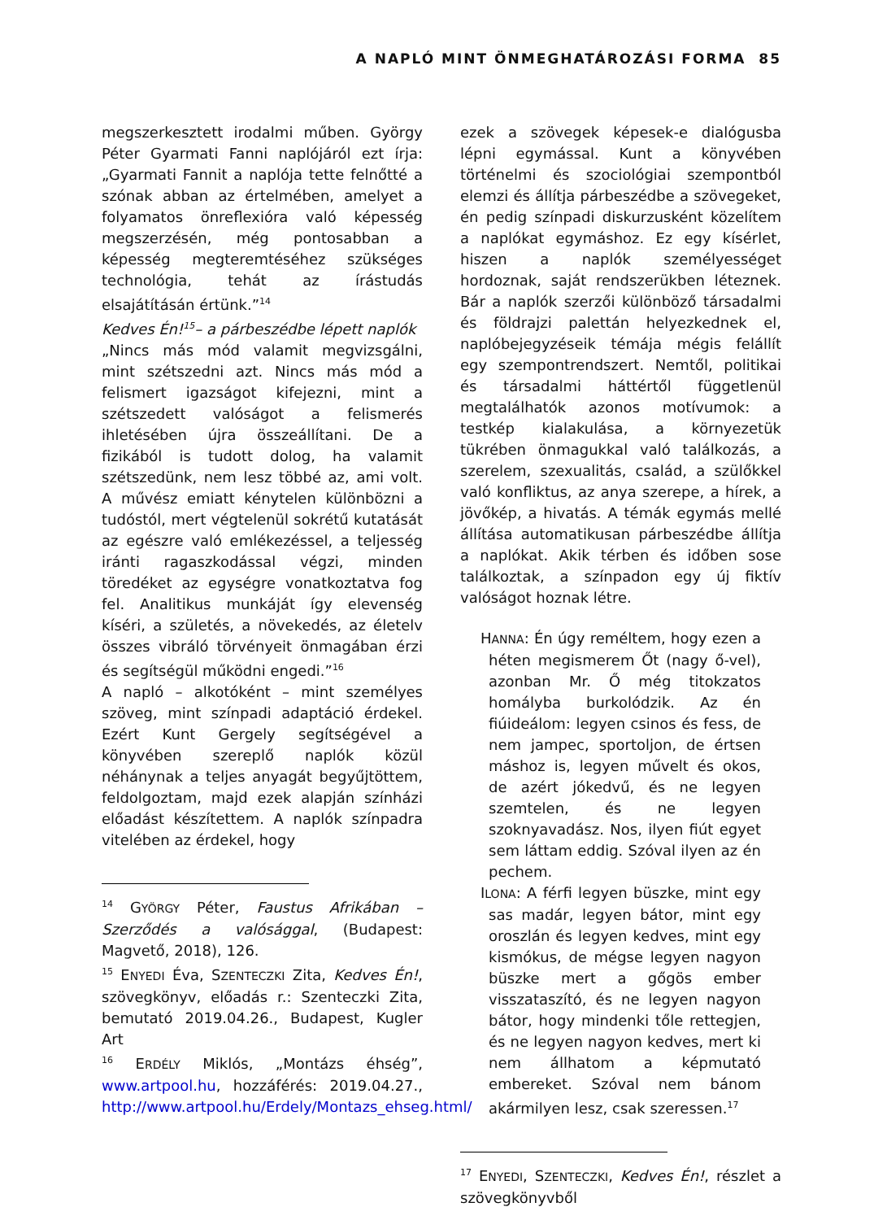A NAPLÓ MINT ÖNMEGHATÁROZÁSI FORMA 85
megszerkesztett irodalmi műben. György Péter Gyarmati Fanni naplójáról ezt írja: „Gyarmati Fannit a naplója tette felnőtté a szónak abban az értelmében, amelyet a folyamatos önreflexióra való képesség megszerzésén, még pontosabban a képesség megteremtéséhez szükséges technológia, tehát az írástudás elsajátításán értünk.”<sup>14</sup>
Kedves Én!<sup>15</sup>– a párbeszédbe lépett naplók
„Nincs más mód valamit megvizsgálni, mint szétszedni azt. Nincs más mód a felismert igazságot kifejezni, mint a szétszedett valóságot a felismerés ihletésében újra összeállítani. De a fizikából is tudott dolog, ha valamit szétszedünk, nem lesz többé az, ami volt. A művész emiatt kénytelen különbözni a tudóstól, mert végtelenül sokrétű kutatását az egészre való emlékezéssel, a teljesség iránti ragaszkodással végzi, minden töredéket az egységre vonatkoztatva fog fel. Analitikus munkáját így elevenség kíséri, a születés, a növekedés, az életelv összes vibráló törvényeit önmagában érzi és segítségül működni engedi.”<sup>16</sup>
A napló – alkotóként – mint személyes szöveg, mint színpadi adaptáció érdekel. Ezért Kunt Gergely segítségével a könyvében szereplő naplók közül néhánynak a teljes anyagát begyűjtöttem, feldolgoztam, majd ezek alapján színházi előadást készítettem. A naplók színpadra vitelében az érdekel, hogy
<sup>14</sup> GYÖRGY Péter, Faustus Afrikában – Szerződés a valósággal, (Budapest: Magvető, 2018), 126.
<sup>15</sup> ENYEDI Éva, SZENTECZKI Zita, Kedves Én!, szövegkönyv, előadás r.: Szenteczki Zita, bemutató 2019.04.26., Budapest, Kugler Art
<sup>16</sup> ERDÉLY Miklós, „Montázs éhség”, www.artpool.hu, hozzáférés: 2019.04.27., http://www.artpool.hu/Erdely/Montazs_ehseg.html/
ezek a szövegek képesek-e dialógusba lépni egymással. Kunt a könyvében történelmi és szociológiai szempontból elemzi és állítja párbeszédbe a szövegeket, én pedig színpadi diskurzusként közelítem a naplókat egymáshoz. Ez egy kísérlet, hiszen a naplók személyességet hordoznak, saját rendszerükben léteznek. Bár a naplók szerzői különböző társadalmi és földrajzi palettán helyezkednek el, naplóbejegyzéseik témája mégis felállít egy szempontrendszert. Nemtől, politikai és társadalmi háttértől függetlenül megtalálhatók azonos motívumok: a testkép kialakulása, a környezetük tükrében önmagukkal való találkozás, a szerelem, szexualitás, család, a szülőkkel való konfliktus, az anya szerepe, a hírek, a jövőkép, a hivatás. A témák egymás mellé állítása automatikusan párbeszédbe állítja a naplókat. Akik térben és időben sose találkoztak, a színpadon egy új fiktív valóságot hoznak létre.
HANNA: Én úgy reméltem, hogy ezen a héten megismerem Őt (nagy ő-vel), azonban Mr. Ő még titokzatos homályba burkolódzik. Az én fiúideálom: legyen csinos és fess, de nem jampec, sportoljon, de értsen máshoz is, legyen művelt és okos, de azért jókedvű, és ne legyen szemtelen, és ne legyen szoknyavadász. Nos, ilyen fiút egyet sem láttam eddig. Szóval ilyen az én pechem.
ILONA: A férfi legyen büszke, mint egy sas madár, legyen bátor, mint egy oroszlán és legyen kedves, mint egy kismókus, de mégse legyen nagyon büszke mert a gőgös ember visszataszító, és ne legyen nagyon bátor, hogy mindenki tőle rettegjen, és ne legyen nagyon kedves, mert ki nem állhatom a képmutató embereket. Szóval nem bánom akármilyen lesz, csak szeressen.<sup>17</sup>
<sup>17</sup> ENYEDI, SZENTECZKI, Kedves Én!, részlet a szövegkönyvből